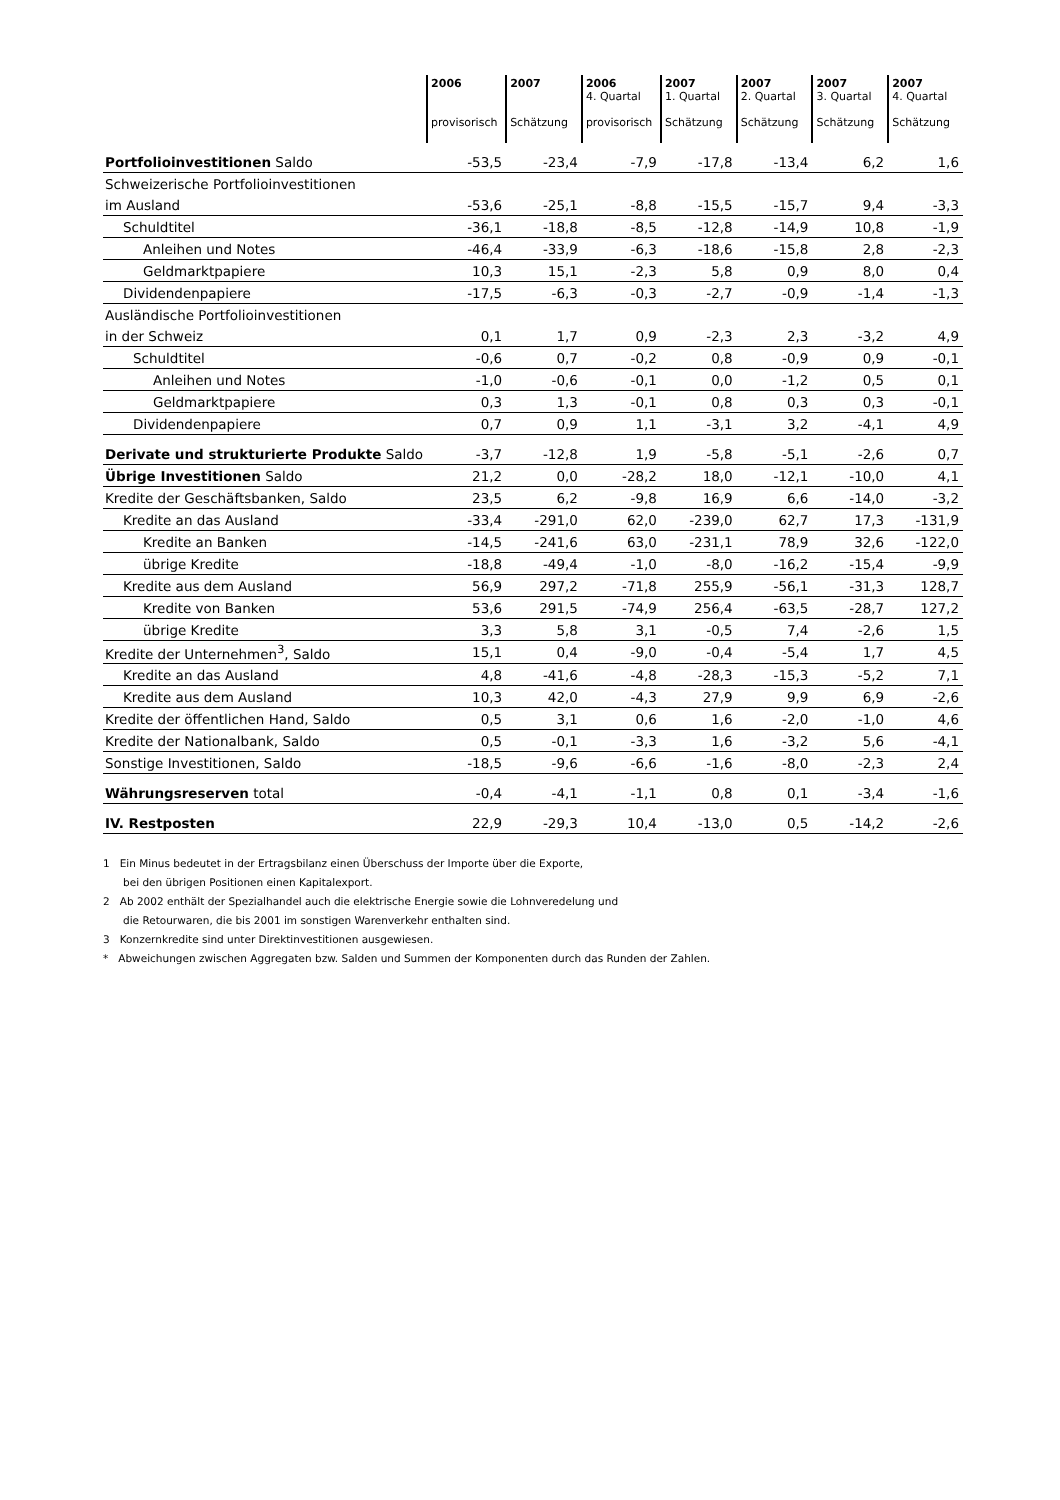| | 2006 provisorisch | 2007 Schätzung | 2006 4. Quartal provisorisch | 2007 1. Quartal Schätzung | 2007 2. Quartal Schätzung | 2007 3. Quartal Schätzung | 2007 4. Quartal Schätzung |
| --- | --- | --- | --- | --- | --- | --- | --- |
| Portfolioinvestitionen Saldo | -53,5 | -23,4 | -7,9 | -17,8 | -13,4 | 6,2 | 1,6 |
| Schweizerische Portfolioinvestitionen | | | | | | | |
| im Ausland | -53,6 | -25,1 | -8,8 | -15,5 | -15,7 | 9,4 | -3,3 |
| Schuldtitel | -36,1 | -18,8 | -8,5 | -12,8 | -14,9 | 10,8 | -1,9 |
| Anleihen und Notes | -46,4 | -33,9 | -6,3 | -18,6 | -15,8 | 2,8 | -2,3 |
| Geldmarktpapiere | 10,3 | 15,1 | -2,3 | 5,8 | 0,9 | 8,0 | 0,4 |
| Dividendenpapiere | -17,5 | -6,3 | -0,3 | -2,7 | -0,9 | -1,4 | -1,3 |
| Ausländische Portfolioinvestitionen | | | | | | | |
| in der Schweiz | 0,1 | 1,7 | 0,9 | -2,3 | 2,3 | -3,2 | 4,9 |
| Schuldtitel | -0,6 | 0,7 | -0,2 | 0,8 | -0,9 | 0,9 | -0,1 |
| Anleihen und Notes | -1,0 | -0,6 | -0,1 | 0,0 | -1,2 | 0,5 | 0,1 |
| Geldmarktpapiere | 0,3 | 1,3 | -0,1 | 0,8 | 0,3 | 0,3 | -0,1 |
| Dividendenpapiere | 0,7 | 0,9 | 1,1 | -3,1 | 3,2 | -4,1 | 4,9 |
| Derivate und strukturierte Produkte Saldo | -3,7 | -12,8 | 1,9 | -5,8 | -5,1 | -2,6 | 0,7 |
| Übrige Investitionen Saldo | 21,2 | 0,0 | -28,2 | 18,0 | -12,1 | -10,0 | 4,1 |
| Kredite der Geschäftsbanken, Saldo | 23,5 | 6,2 | -9,8 | 16,9 | 6,6 | -14,0 | -3,2 |
| Kredite an das Ausland | -33,4 | -291,0 | 62,0 | -239,0 | 62,7 | 17,3 | -131,9 |
| Kredite an Banken | -14,5 | -241,6 | 63,0 | -231,1 | 78,9 | 32,6 | -122,0 |
| übrige Kredite | -18,8 | -49,4 | -1,0 | -8,0 | -16,2 | -15,4 | -9,9 |
| Kredite aus dem Ausland | 56,9 | 297,2 | -71,8 | 255,9 | -56,1 | -31,3 | 128,7 |
| Kredite von Banken | 53,6 | 291,5 | -74,9 | 256,4 | -63,5 | -28,7 | 127,2 |
| übrige Kredite | 3,3 | 5,8 | 3,1 | -0,5 | 7,4 | -2,6 | 1,5 |
| Kredite der Unternehmen<sup>3</sup>, Saldo | 15,1 | 0,4 | -9,0 | -0,4 | -5,4 | 1,7 | 4,5 |
| Kredite an das Ausland | 4,8 | -41,6 | -4,8 | -28,3 | -15,3 | -5,2 | 7,1 |
| Kredite aus dem Ausland | 10,3 | 42,0 | -4,3 | 27,9 | 9,9 | 6,9 | -2,6 |
| Kredite der öffentlichen Hand, Saldo | 0,5 | 3,1 | 0,6 | 1,6 | -2,0 | -1,0 | 4,6 |
| Kredite der Nationalbank, Saldo | 0,5 | -0,1 | -3,3 | 1,6 | -3,2 | 5,6 | -4,1 |
| Sonstige Investitionen, Saldo | -18,5 | -9,6 | -6,6 | -1,6 | -8,0 | -2,3 | 2,4 |
| Währungsreserven total | -0,4 | -4,1 | -1,1 | 0,8 | 0,1 | -3,4 | -1,6 |
| IV. Restposten | 22,9 | -29,3 | 10,4 | -13,0 | 0,5 | -14,2 | -2,6 |
1 Ein Minus bedeutet in der Ertragsbilanz einen Überschuss der Importe über die Exporte,
bei den übrigen Positionen einen Kapitalexport.
2 Ab 2002 enthält der Spezialhandel auch die elektrische Energie sowie die Lohnveredelung und
die Retourwaren, die bis 2001 im sonstigen Warenverkehr enthalten sind.
3 Konzernkredite sind unter Direktinvestitionen ausgewiesen.
* Abweichungen zwischen Aggregaten bzw. Salden und Summen der Komponenten durch das Runden der Zahlen.